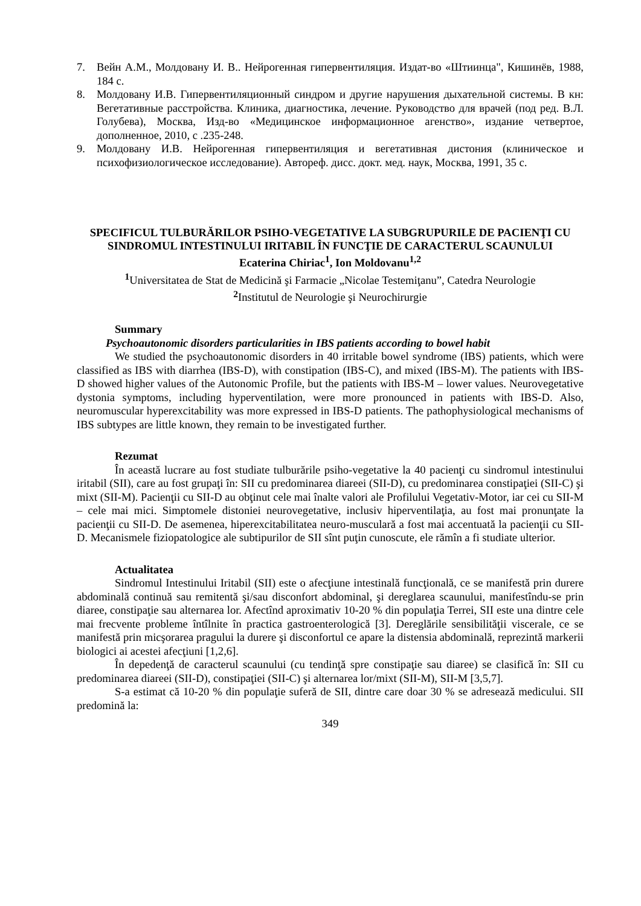7. Вейн А.М., Молдовану И. В.. Нейрогенная гипервентиляция. Издат-во «Штиинца", Кишинёв, 1988, 184 с.
8. Молдовану И.В. Гипервентиляционный синдром и другие нарушения дыхательной системы. В кн: Вегетативные расстройства. Клиника, диагностика, лечение. Руководство для врачей (под ред. В.Л. Голубева), Москва, Изд-во «Медицинское информационное агенство», издание четвертое, дополненное, 2010, с .235-248.
9. Молдовану И.В. Нейрогенная гипервентиляция и вегетативная дистония (клиническое и психофизиологическое исследование). Автореф. дисс. докт. мед. наук, Москва, 1991, 35 с.
SPECIFICUL TULBURĂRILOR PSIHO-VEGETATIVE LA SUBGRUPURILE DE PACIENŢI CU SINDROMUL INTESTINULUI IRITABIL ÎN FUNCŢIE DE CARACTERUL SCAUNULUI
Ecaterina Chiriac<sup>1</sup>, Ion Moldovanu<sup>1,2</sup>
<sup>1</sup> Universitatea de Stat de Medicină şi Farmacie „Nicolae Testemiţanu”, Catedra Neurologie
<sup>2</sup> Institutul de Neurologie şi Neurochirurgie
Summary
Psychoautonomic disorders particularities in IBS patients according to bowel habit
We studied the psychoautonomic disorders in 40 irritable bowel syndrome (IBS) patients, which were classified as IBS with diarrhea (IBS-D), with constipation (IBS-C), and mixed (IBS-M). The patients with IBS-D showed higher values of the Autonomic Profile, but the patients with IBS-M – lower values. Neurovegetative dystonia symptoms, including hyperventilation, were more pronounced in patients with IBS-D. Also, neuromuscular hyperexcitability was more expressed in IBS-D patients. The pathophysiological mechanisms of IBS subtypes are little known, they remain to be investigated further.
Rezumat
În această lucrare au fost studiate tulburările psiho-vegetative la 40 pacienţi cu sindromul intestinului iritabil (SII), care au fost grupaţi în: SII cu predominarea diareei (SII-D), cu predominarea constipaţiei (SII-C) şi mixt (SII-M). Pacienţii cu SII-D au obţinut cele mai înalte valori ale Profilului Vegetativ-Motor, iar cei cu SII-M – cele mai mici. Simptomele distoniei neurovegetative, inclusiv hiperventilaţia, au fost mai pronunţate la pacienţii cu SII-D. De asemenea, hiperexcitabilitatea neuro-musculară a fost mai accentuată la pacienţii cu SII-D. Mecanismele fiziopatologice ale subtipurilor de SII sînt puţin cunoscute, ele rămîn a fi studiate ulterior.
Actualitatea
Sindromul Intestinului Iritabil (SII) este o afecţiune intestinală funcţională, ce se manifestă prin durere abdominală continuă sau remitentă şi/sau disconfort abdominal, şi dereglarea scaunului, manifestîndu-se prin diaree, constipaţie sau alternarea lor. Afectînd aproximativ 10-20 % din populaţia Terrei, SII este una dintre cele mai frecvente probleme întîlnite în practica gastroenterologică [3]. Dereglările sensibilităţii viscerale, ce se manifestă prin micşorarea pragului la durere şi disconfortul ce apare la distensia abdominală, reprezintă markerii biologici ai acestei afecţiuni [1,2,6].
În depedenţă de caracterul scaunului (cu tendinţă spre constipaţie sau diaree) se clasifică în: SII cu predominarea diareei (SII-D), constipaţiei (SII-C) şi alternarea lor/mixt (SII-M), SII-M [3,5,7].
S-a estimat că 10-20 % din populaţie suferă de SII, dintre care doar 30 % se adresează medicului. SII predomină la:
349